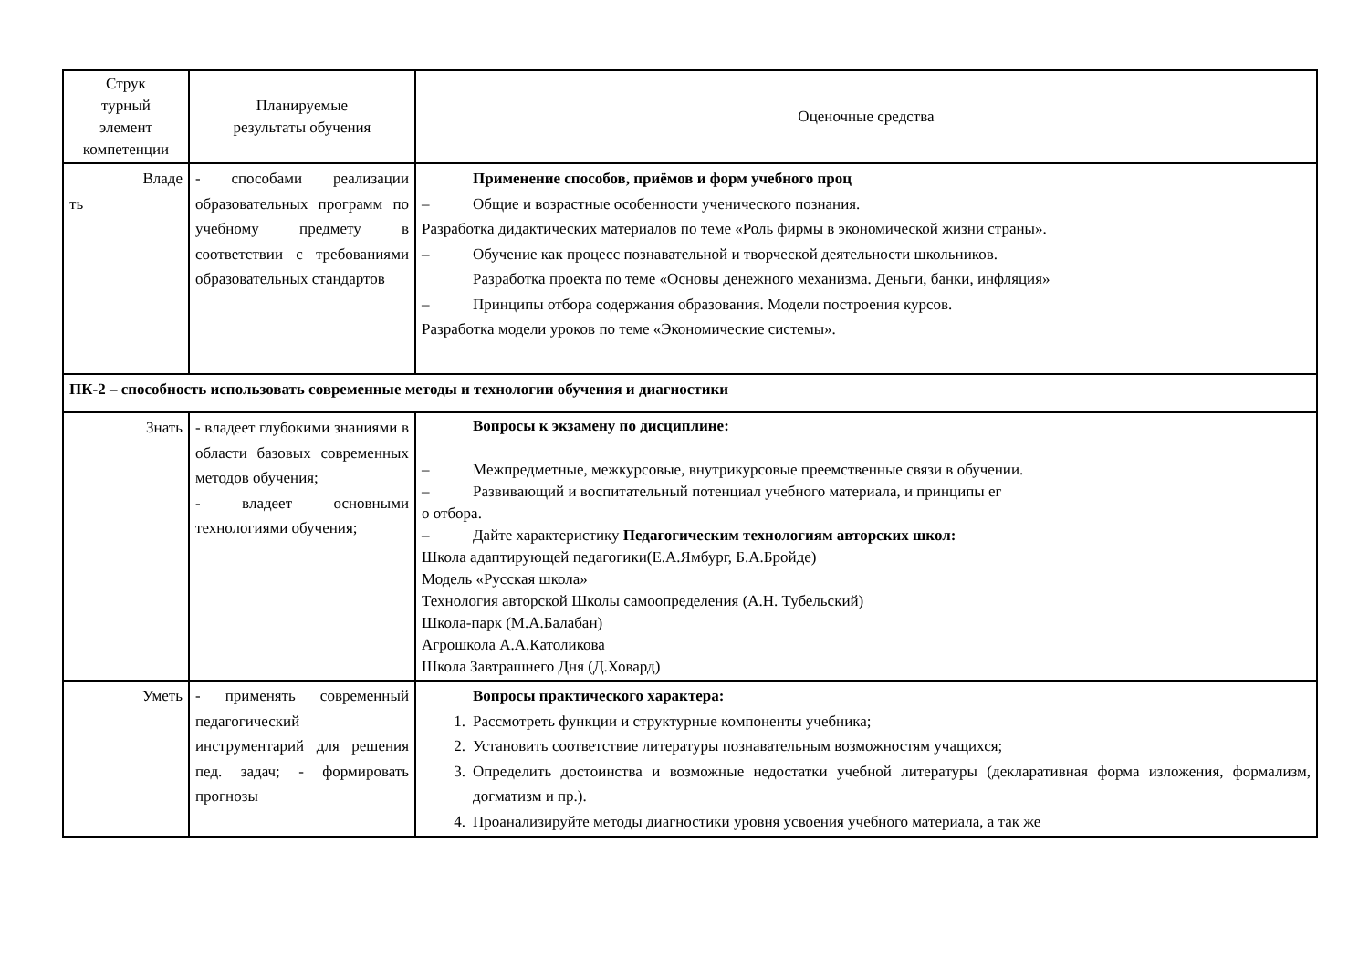| Струк турный элемент компетенции | Планируемые результаты обучения | Оценочные средства |
| Владе ть | - способами реализации образовательных программ по учебному предмету в соответствии с требованиями образовательных стандартов | Применение способов, приёмов и форм учебного проц – Общие и возрастные особенности ученического познания. Разработка дидактических материалов по теме «Роль фирмы в экономической жизни страны». – Обучение как процесс познавательной и творческой деятельности школьников. Разработка проекта по теме «Основы денежного механизма. Деньги, банки, инфляция» – Принципы отбора содержания образования. Модели построения курсов. Разработка модели уроков по теме «Экономические системы». |
| ПК-2 – способность использовать современные методы и технологии обучения и диагностики | | |
| Знать | - владеет глубокими знаниями в области базовых современных методов обучения; - владеет основными технологиями обучения; | Вопросы к экзамену по дисциплине: – Межпредметные, межкурсовые, внутрикурсовые преемственные связи в обучении. – Развивающий и воспитательный потенциал учебного материала, и принципы ег о отбора. – Дайте характеристику Педагогическим технологиям авторских школ: Школа адаптирующей педагогики(Е.А.Ямбург, Б.А.Бройде) Модель «Русская школа» Технология авторской Школы самоопределения (А.Н. Тубельский) Школа-парк (М.А.Балабан) Агрошкола А.А.Католикова Школа Завтрашнего Дня (Д.Ховард) |
| Уметь | - применять современный педагогический инструментарий для решения пед. задач; - формировать прогнозы | Вопросы практического характера: 1. Рассмотреть функции и структурные компоненты учебника; 2. Установить соответствие литературы познавательным возможностям учащихся; 3. Определить достоинства и возможные недостатки учебной литературы (декларативная форма изложения, формализм, догматизм и пр.). 4. Проанализируйте методы диагностики уровня усвоения учебного материала, а так же |